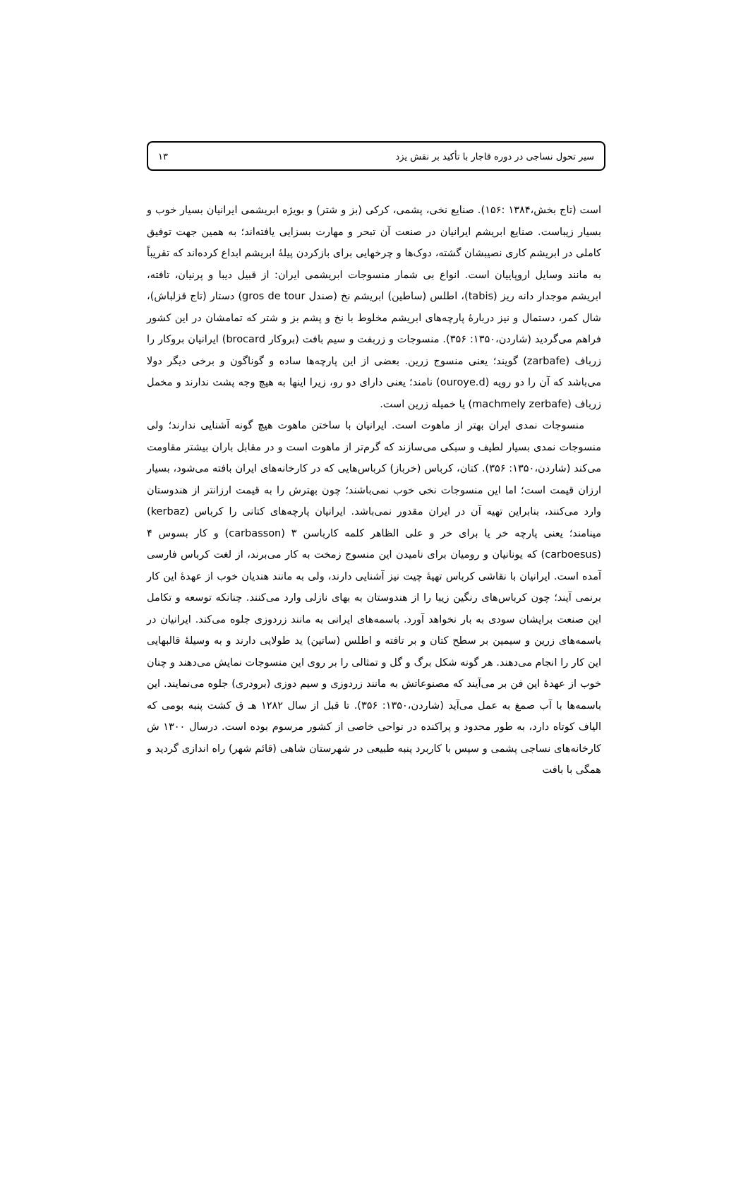سیر تحول نساجی در دوره قاجار با تأکید بر نقش یزد ۱۳
است (تاج بخش،۱۳۸۴ :۱۵۶). صنایع نخی، پشمی، کرکی (بز و شتر) و بویژه ابریشمی ایرانیان بسیار خوب و بسیار زیباست. صنایع ابریشم ایرانیان در صنعت آن تبحر و مهارت بسزایی یافته‌اند؛ به همین جهت توفیق کاملی در ابریشم کاری نصیبشان گشته، دوک‌ها و چرخهایی برای بازکردن پیلهٔ ابریشم ابداع کرده‌اند که تقریباً به مانند وسایل اروپاییان است. انواع بی شمار منسوجات ابریشمی ایران: از قبیل دیبا و پرنیان، تافته، ابریشم موجدار دانه ریز (tabis)، اطلس (ساطین) ابریشم نخ (صندل gros de tour) دستار (تاج قزلباش)، شال کمر، دستمال و نیز دربارهٔ پارچه‌های ابریشم مخلوط با نخ و پشم بز و شتر که تمامشان در این کشور فراهم می‌گردید (شاردن،۱۳۵۰: ۳۵۶). منسوجات و زربفت و سیم بافت (بروکار brocard) ایرانیان بروکار را زرباف (zarbafe) گویند؛ یعنی منسوج زرین. بعضی از این پارچه‌ها ساده و گوناگون و برخی دیگر دولا می‌باشد که آن را دو رویه (ouroye.d) نامند؛ یعنی دارای دو رو، زیرا اینها به هیچ وجه پشت ندارند و مخمل زرباف (machmely zerbafe) یا خمیله زرین است.
منسوجات نمدی ایران بهتر از ماهوت است. ایرانیان با ساختن ماهوت هیچ گونه آشنایی ندارند؛ ولی منسوجات نمدی بسیار لطیف و سبکی می‌سازند که گرم‌تر از ماهوت است و در مقابل باران بیشتر مقاومت می‌کند (شاردن،۱۳۵۰: ۳۵۶). کتان، کرباس (خرباز) کرباس‌هایی که در کارخانه‌های ایران بافته می‌شود، بسیار ارزان قیمت است؛ اما این منسوجات نخی خوب نمی‌باشند؛ چون بهترش را به قیمت ارزانتر از هندوستان وارد می‌کنند، بنابراین تهیه آن در ایران مقدور نمی‌باشد. ایرانیان پارچه‌های کتانی را کرباس (kerbaz) مینامند؛ یعنی پارچه خر یا برای خر و علی الظاهر کلمه کارباسن ۳ (carbasson) و کار بسوس ۴ (carboesus) که یونانیان و رومیان برای نامیدن این منسوج زمخت به کار می‌برند، از لغت کرباس فارسی آمده است. ایرانیان با نقاشی کرباس تهیهٔ چیت نیز آشنایی دارند، ولی به مانند هندیان خوب از عهدهٔ این کار برنمی آیند؛ چون کرباس‌های رنگین زیبا را از هندوستان به بهای نازلی وارد می‌کنند. چنانکه توسعه و تکامل این صنعت برایشان سودی به بار نخواهد آورد. باسمه‌های ایرانی به مانند زردوزی جلوه می‌کند. ایرانیان در باسمه‌های زرین و سیمین بر سطح کتان و بر تافته و اطلس (ساتین) ید طولایی دارند و به وسیلهٔ قالبهایی این کار را انجام می‌دهند. هر گونه شکل برگ و گل و تمثالی را بر روی این منسوجات نمایش می‌دهند و چنان خوب از عهدهٔ این فن بر می‌آیند که مصنوعاتش به مانند زردوزی و سیم دوزی (برودری) جلوه می‌نمایند. این باسمه‌ها با آب صمغ به عمل می‌آید (شاردن،۱۳۵۰: ۳۵۶). تا قبل از سال ۱۲۸۲ هـ ق کشت پنبه بومی که الیاف کوتاه دارد، به طور محدود و پراکنده در نواحی خاصی از کشور مرسوم بوده است. درسال ۱۳۰۰ ش کارخانه‌های نساجی پشمی و سپس با کاربرد پنبه طبیعی در شهرستان شاهی (قائم شهر) راه اندازی گردید و همگی با بافت